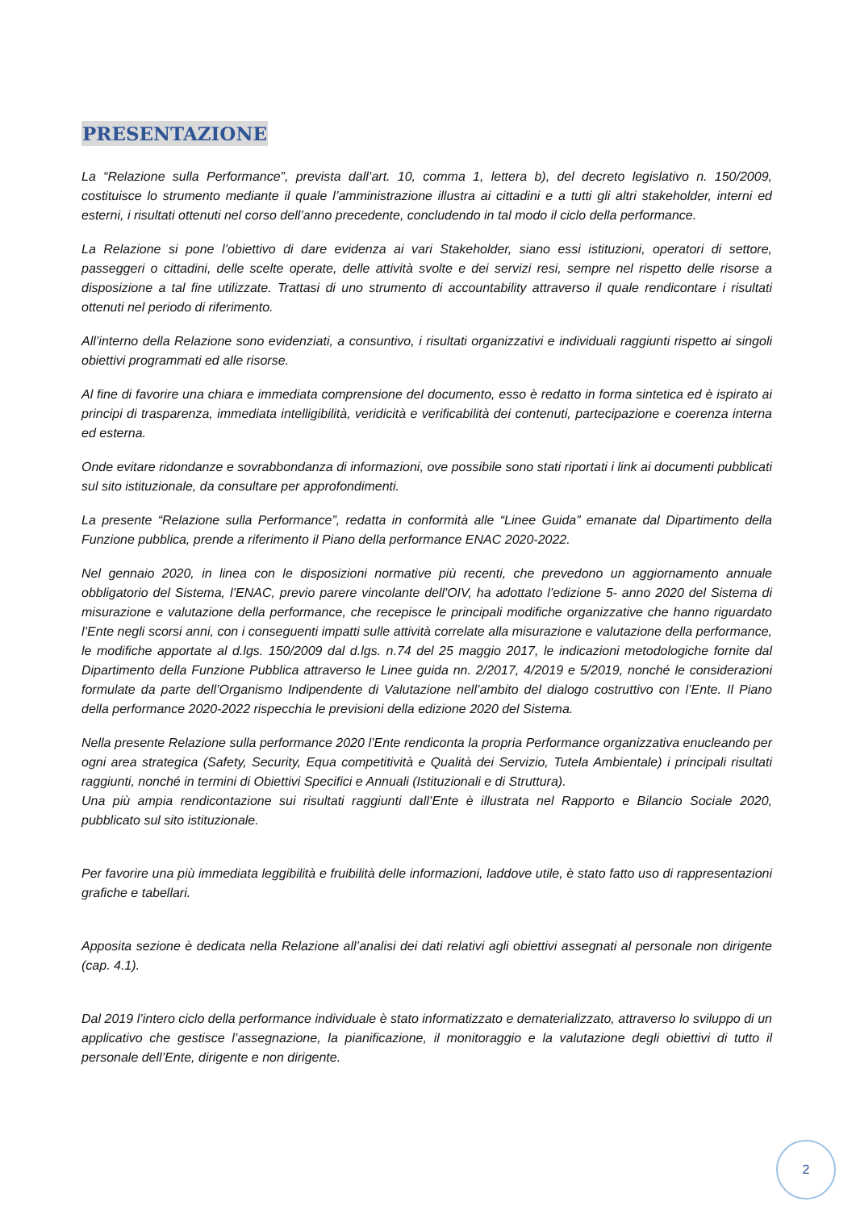PRESENTAZIONE
La “Relazione sulla Performance”, prevista dall’art. 10, comma 1, lettera b), del decreto legislativo n. 150/2009, costituisce lo strumento mediante il quale l’amministrazione illustra ai cittadini e a tutti gli altri stakeholder, interni ed esterni, i risultati ottenuti nel corso dell’anno precedente, concludendo in tal modo il ciclo della performance.
La Relazione si pone l’obiettivo di dare evidenza ai vari Stakeholder, siano essi istituzioni, operatori di settore, passeggeri o cittadini, delle scelte operate, delle attività svolte e dei servizi resi, sempre nel rispetto delle risorse a disposizione a tal fine utilizzate. Trattasi di uno strumento di accountability attraverso il quale rendicontare i risultati ottenuti nel periodo di riferimento.
All’interno della Relazione sono evidenziati, a consuntivo, i risultati organizzativi e individuali raggiunti rispetto ai singoli obiettivi programmati ed alle risorse.
Al fine di favorire una chiara e immediata comprensione del documento, esso è redatto in forma sintetica ed è ispirato ai principi di trasparenza, immediata intelligibilità, veridicità e verificabilità dei contenuti, partecipazione e coerenza interna ed esterna.
Onde evitare ridondanze e sovrabbondanza di informazioni, ove possibile sono stati riportati i link ai documenti pubblicati sul sito istituzionale, da consultare per approfondimenti.
La presente “Relazione sulla Performance”, redatta in conformità alle “Linee Guida” emanate dal Dipartimento della Funzione pubblica, prende a riferimento il Piano della performance ENAC 2020-2022.
Nel gennaio 2020, in linea con le disposizioni normative più recenti, che prevedono un aggiornamento annuale obbligatorio del Sistema, l’ENAC, previo parere vincolante dell'OIV, ha adottato l’edizione 5- anno 2020 del Sistema di misurazione e valutazione della performance, che recepisce le principali modifiche organizzative che hanno riguardato l’Ente negli scorsi anni, con i conseguenti impatti sulle attività correlate alla misurazione e valutazione della performance, le modifiche apportate al d.lgs. 150/2009 dal d.lgs. n.74 del 25 maggio 2017, le indicazioni metodologiche fornite dal Dipartimento della Funzione Pubblica attraverso le Linee guida nn. 2/2017, 4/2019 e 5/2019, nonché le considerazioni formulate da parte dell’Organismo Indipendente di Valutazione nell’ambito del dialogo costruttivo con l’Ente. Il Piano della performance 2020-2022 rispecchia le previsioni della edizione 2020 del Sistema.
Nella presente Relazione sulla performance 2020 l’Ente rendiconta la propria Performance organizzativa enucleando per ogni area strategica (Safety, Security, Equa competitività e Qualità dei Servizio, Tutela Ambientale) i principali risultati raggiunti, nonché in termini di Obiettivi Specifici e Annuali (Istituzionali e di Struttura).
Una più ampia rendicontazione sui risultati raggiunti dall’Ente è illustrata nel Rapporto e Bilancio Sociale 2020, pubblicato sul sito istituzionale.
Per favorire una più immediata leggibilità e fruibilità delle informazioni, laddove utile, è stato fatto uso di rappresentazioni grafiche e tabellari.
Apposita sezione è dedicata nella Relazione all’analisi dei dati relativi agli obiettivi assegnati al personale non dirigente (cap. 4.1).
Dal 2019 l’intero ciclo della performance individuale è stato informatizzato e dematerializzato, attraverso lo sviluppo di un applicativo che gestisce l’assegnazione, la pianificazione, il monitoraggio e la valutazione degli obiettivi di tutto il personale dell’Ente, dirigente e non dirigente.
2